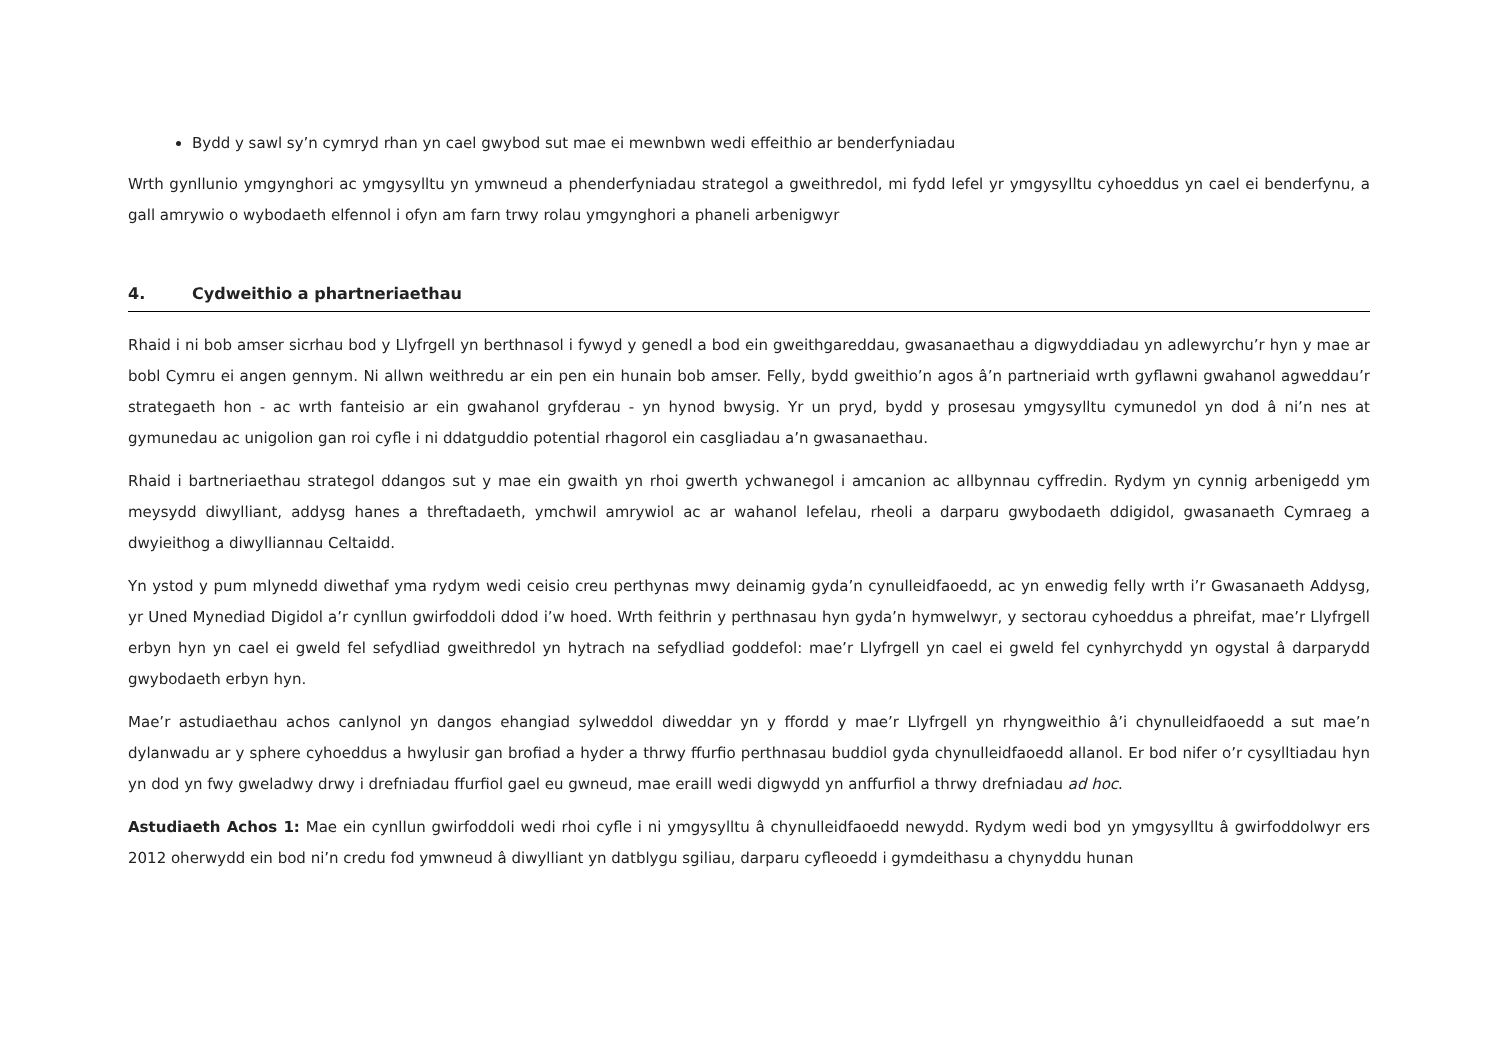Bydd y sawl sy’n cymryd rhan yn cael gwybod sut mae ei mewnbwn wedi effeithio ar benderfyniadau
Wrth gynllunio ymgynghori ac ymgysylltu yn ymwneud a phenderfyniadau strategol a gweithredol, mi fydd lefel yr ymgysylltu cyhoeddus yn cael ei benderfynu, a gall amrywio o wybodaeth elfennol i ofyn am farn trwy rolau ymgynghori a phaneli arbenigwyr
4. Cydweithio a phartneriaethau
Rhaid i ni bob amser sicrhau bod y Llyfrgell yn berthnasol i fywyd y genedl a bod ein gweithgareddau, gwasanaethau a digwyddiadau yn adlewyrchu’r hyn y mae ar bobl Cymru ei angen gennym. Ni allwn weithredu ar ein pen ein hunain bob amser. Felly, bydd gweithio’n agos â’n partneriaid wrth gyflawni gwahanol agweddau’r strategaeth hon - ac wrth fanteisio ar ein gwahanol gryfderau - yn hynod bwysig. Yr un pryd, bydd y prosesau ymgysylltu cymunedol yn dod â ni’n nes at gymunedau ac unigolion gan roi cyfle i ni ddatguddio potential rhagorol ein casgliadau a’n gwasanaethau.
Rhaid i bartneriaethau strategol ddangos sut y mae ein gwaith yn rhoi gwerth ychwanegol i amcanion ac allbynnau cyffredin. Rydym yn cynnig arbenigedd ym meysydd diwylliant, addysg hanes a threftadaeth, ymchwil amrywiol ac ar wahanol lefelau, rheoli a darparu gwybodaeth ddigidol, gwasanaeth Cymraeg a dwyieithog a diwylliannau Celtaidd.
Yn ystod y pum mlynedd diwethaf yma rydym wedi ceisio creu perthynas mwy deinamig gyda’n cynulleidfaoedd, ac yn enwedig felly wrth i’r Gwasanaeth Addysg, yr Uned Mynediad Digidol a’r cynllun gwirfoddoli ddod i’w hoed. Wrth feithrin y perthnasau hyn gyda’n hymwelwyr, y sectorau cyhoeddus a phreifat, mae’r Llyfrgell erbyn hyn yn cael ei gweld fel sefydliad gweithredol yn hytrach na sefydliad goddefol: mae’r Llyfrgell yn cael ei gweld fel cynhyrchydd yn ogystal â darparydd gwybodaeth erbyn hyn.
Mae’r astudiaethau achos canlynol yn dangos ehangiad sylweddol diweddar yn y ffordd y mae’r Llyfrgell yn rhyngweithio â’i chynulleidfaoedd a sut mae’n dylanwadu ar y sphere cyhoeddus a hwylusir gan brofiad a hyder a thrwy ffurfio perthnasau buddiol gyda chynulleidfaoedd allanol. Er bod nifer o’r cysylltiadau hyn yn dod yn fwy gweladwy drwy i drefniadau ffurfiol gael eu gwneud, mae eraill wedi digwydd yn anffurfiol a thrwy drefniadau ad hoc.
Astudiaeth Achos 1: Mae ein cynllun gwirfoddoli wedi rhoi cyfle i ni ymgysylltu â chynulleidfaoedd newydd. Rydym wedi bod yn ymgysylltu â gwirfoddolwyr ers 2012 oherwydd ein bod ni’n credu fod ymwneud â diwylliant yn datblygu sgiliau, darparu cyfleoedd i gymdeithasu a chynyddu hunan